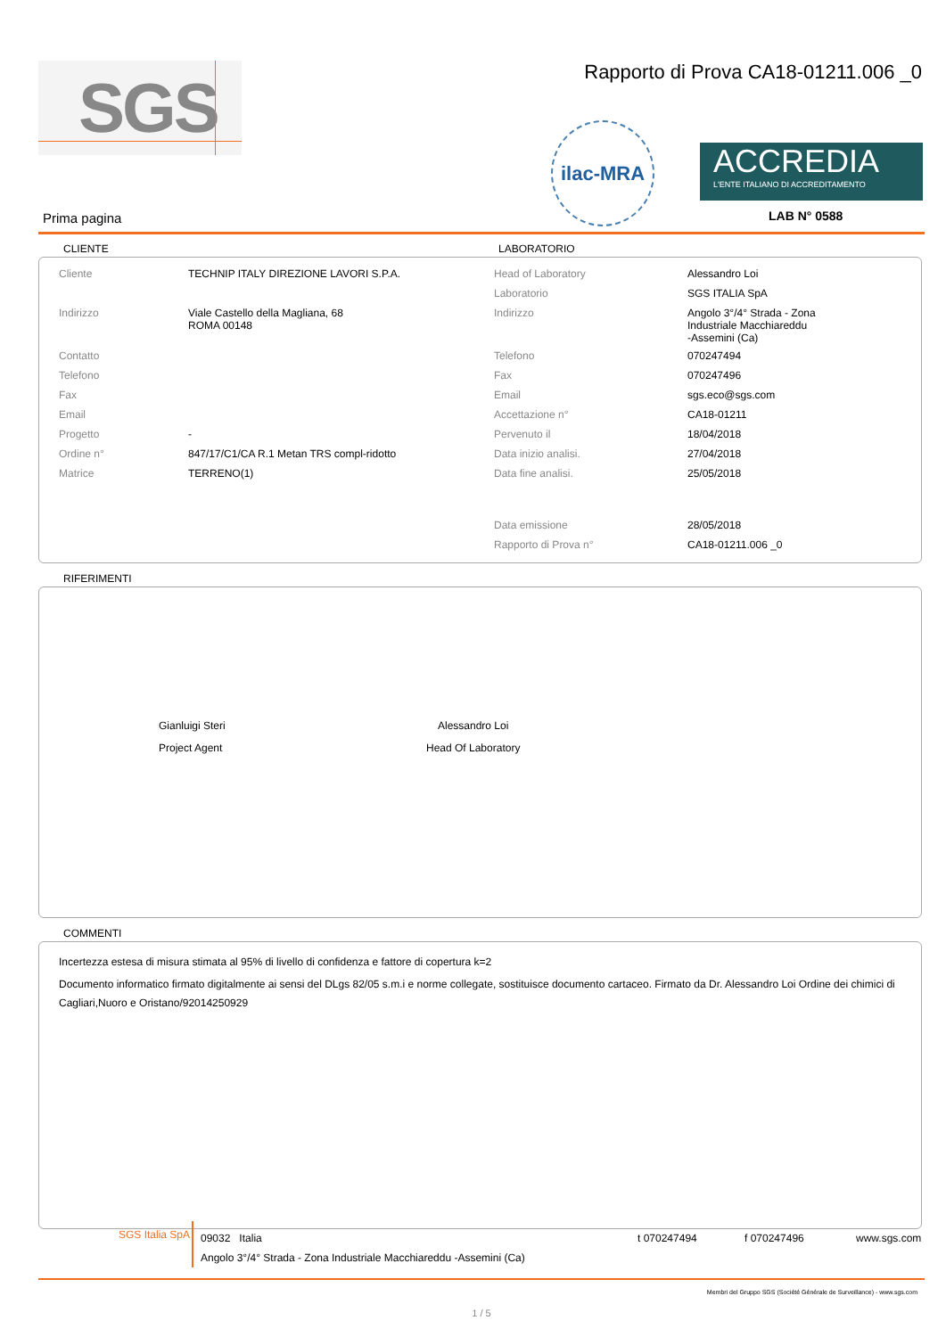SGS
Rapporto di Prova CA18-01211.006 _0
ilac-MRA
ACCREDIA
L'ENTE ITALIANO DI ACCREDITAMENTO
LAB N° 0588
Prima pagina
CLIENTE LABORATORIO
| Cliente | TECHNIP ITALY DIREZIONE LAVORI S.P.A. | Head of Laboratory | Alessandro Loi |
| | | Laboratorio | SGS ITALIA SpA |
| Indirizzo | Viale Castello della Magliana, 68 ROMA 00148 | Indirizzo | Angolo 3°/4° Strada - Zona Industriale Macchiareddu -Assemini (Ca) |
| Contatto | | Telefono | 070247494 |
| Telefono | | Fax | 070247496 |
| Fax | | Email | sgs.eco@sgs.com |
| Email | | Accettazione n° | CA18-01211 |
| Progetto | - | Pervenuto il | 18/04/2018 |
| Ordine n° | 847/17/C1/CA R.1 Metan TRS compl-ridotto | Data inizio analisi. | 27/04/2018 |
| Matrice | TERRENO(1) | Data fine analisi. | 25/05/2018 |
| | | Data emissione | 28/05/2018 |
| | | Rapporto di Prova n° | CA18-01211.006 _0 |
RIFERIMENTI
Gianluigi Steri
Project Agent
Alessandro Loi
Head Of Laboratory
COMMENTI
Incertezza estesa di misura stimata al 95% di livello di confidenza e fattore di copertura k=2
Documento informatico firmato digitalmente ai sensi del DLgs 82/05 s.m.i e norme collegate, sostituisce documento cartaceo. Firmato da Dr. Alessandro Loi Ordine dei chimici di Cagliari,Nuoro e Oristano/92014250929
SGS Italia SpA
09032 Italia t 070247494 f 070247496 www.sgs.com
Angolo 3°/4° Strada - Zona Industriale Macchiareddu -Assemini (Ca)
Membri del Gruppo SGS (Société Générale de Surveillance) - www.sgs.com
1 / 5